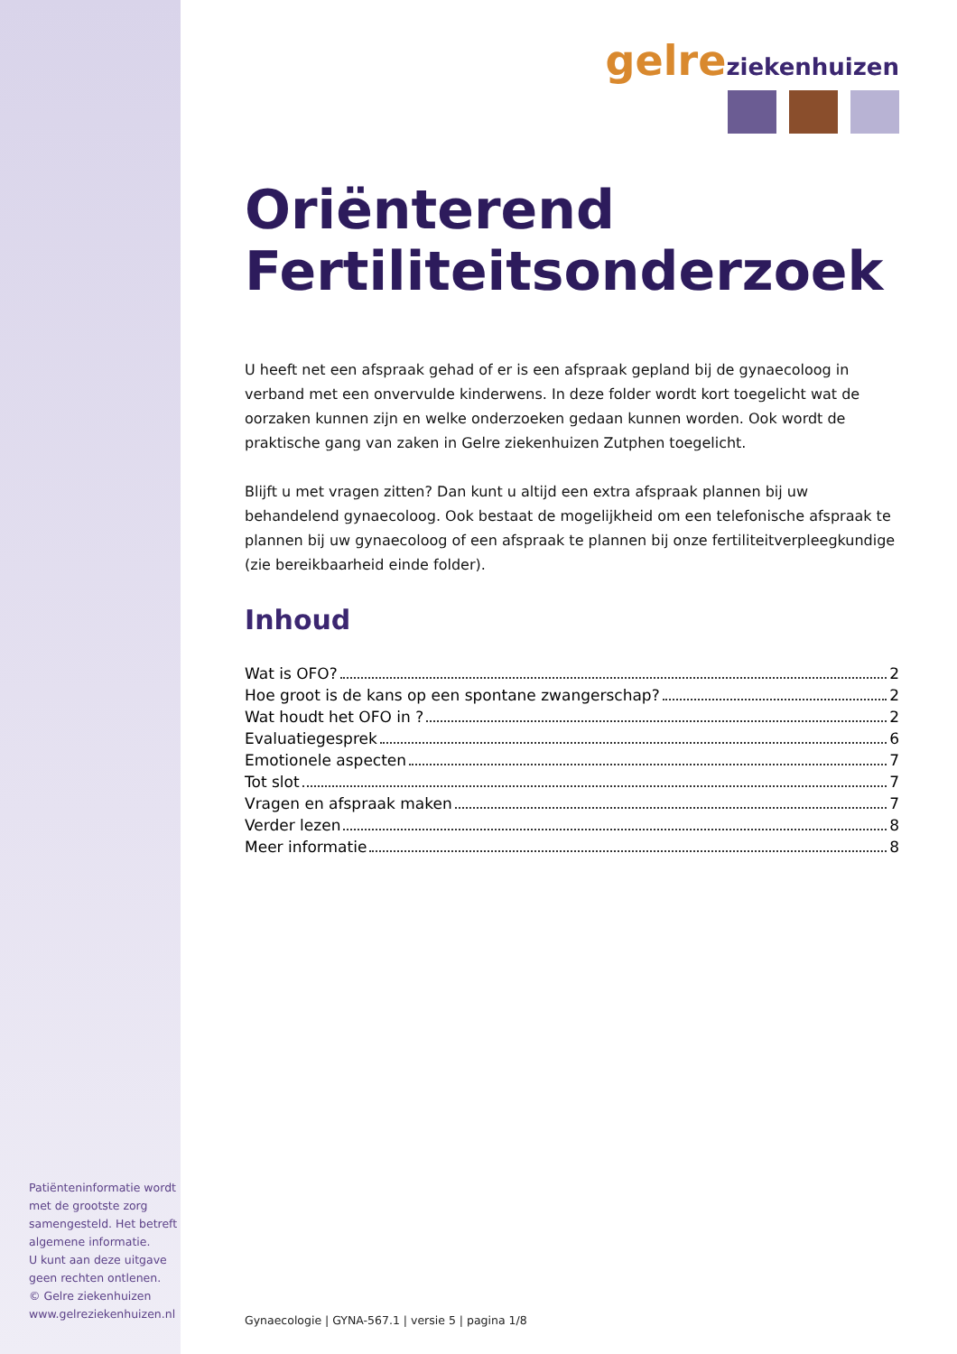Patiënteninformatie wordt met de grootste zorg samengesteld. Het betreft algemene informatie.
U kunt aan deze uitgave geen rechten ontlenen.
© Gelre ziekenhuizen
www.gelreziekenhuizen.nl
gelre ziekenhuizen
Oriënterend
Fertiliteitsonderzoek
U heeft net een afspraak gehad of er is een afspraak gepland bij de gynaecoloog in verband met een onvervulde kinderwens. In deze folder wordt kort toegelicht wat de oorzaken kunnen zijn en welke onderzoeken gedaan kunnen worden. Ook wordt de praktische gang van zaken in Gelre ziekenhuizen Zutphen toegelicht.
Blijft u met vragen zitten? Dan kunt u altijd een extra afspraak plannen bij uw behandelend gynaecoloog. Ook bestaat de mogelijkheid om een telefonische afspraak te plannen bij uw gynaecoloog of een afspraak te plannen bij onze fertiliteitverpleegkundige (zie bereikbaarheid einde folder).
Inhoud
Wat is OFO? 2
Hoe groot is de kans op een spontane zwangerschap? 2
Wat houdt het OFO in ? 2
Evaluatiegesprek 6
Emotionele aspecten 7
Tot slot 7
Vragen en afspraak maken 7
Verder lezen 8
Meer informatie 8
Gynaecologie | GYNA-567.1 | versie 5 | pagina 1/8